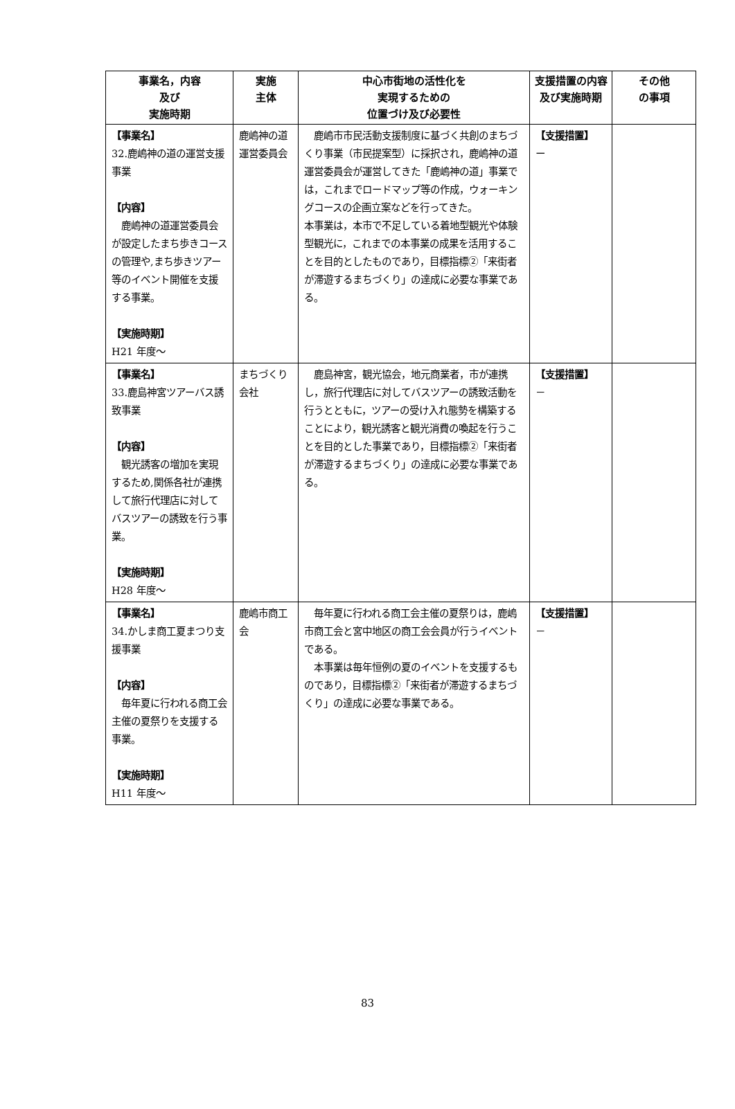| 事業名，内容 及び 実施時期 | 実施 主体 | 中心市街地の活性化を 実現するための 位置づけ及び必要性 | 支援措置の内容及び実施時期 | その他 の事項 |
| --- | --- | --- | --- | --- |
| 【事業名】 32.鹿嶋神の道の運営支援事業 【内容】 鹿嶋神の道運営委員会が設定したまち歩きコースの管理や,まち歩きツアー等のイベント開催を支援する事業。 【実施時期】 H21 年度～ | 鹿嶋神の道運営委員会 | 鹿嶋市市民活動支援制度に基づく共創のまちづくり事業（市民提案型）に採択され，鹿嶋神の道運営委員会が運営してきた「鹿嶋神の道」事業では，これまでロードマップ等の作成，ウォーキングコースの企画立案などを行ってきた。 本事業は，本市で不足している着地型観光や体験型観光に，これまでの本事業の成果を活用することを目的としたものであり，目標指標②「来街者が滞遊するまちづくり」の達成に必要な事業である。 | 【支援措置】 ー | |
| 【事業名】 33.鹿島神宮ツアーバス誘致事業 【内容】 観光誘客の増加を実現するため,関係各社が連携して旅行代理店に対してバスツアーの誘致を行う事業。 【実施時期】 H28 年度～ | まちづくり会社 | 鹿島神宮，観光協会，地元商業者，市が連携し，旅行代理店に対してバスツアーの誘致活動を行うとともに，ツアーの受け入れ態勢を構築することにより，観光誘客と観光消費の喚起を行うことを目的とした事業であり，目標指標②「来街者が滞遊するまちづくり」の達成に必要な事業である。 | 【支援措置】 － | |
| 【事業名】 34.かしま商工夏まつり支援事業 【内容】 毎年夏に行われる商工会主催の夏祭りを支援する事業。 【実施時期】 H11 年度～ | 鹿嶋市商工会 | 毎年夏に行われる商工会主催の夏祭りは，鹿嶋市商工会と宮中地区の商工会会員が行うイベントである。 本事業は毎年恒例の夏のイベントを支援するものであり，目標指標②「来街者が滞遊するまちづくり」の達成に必要な事業である。 | 【支援措置】 － | |
83